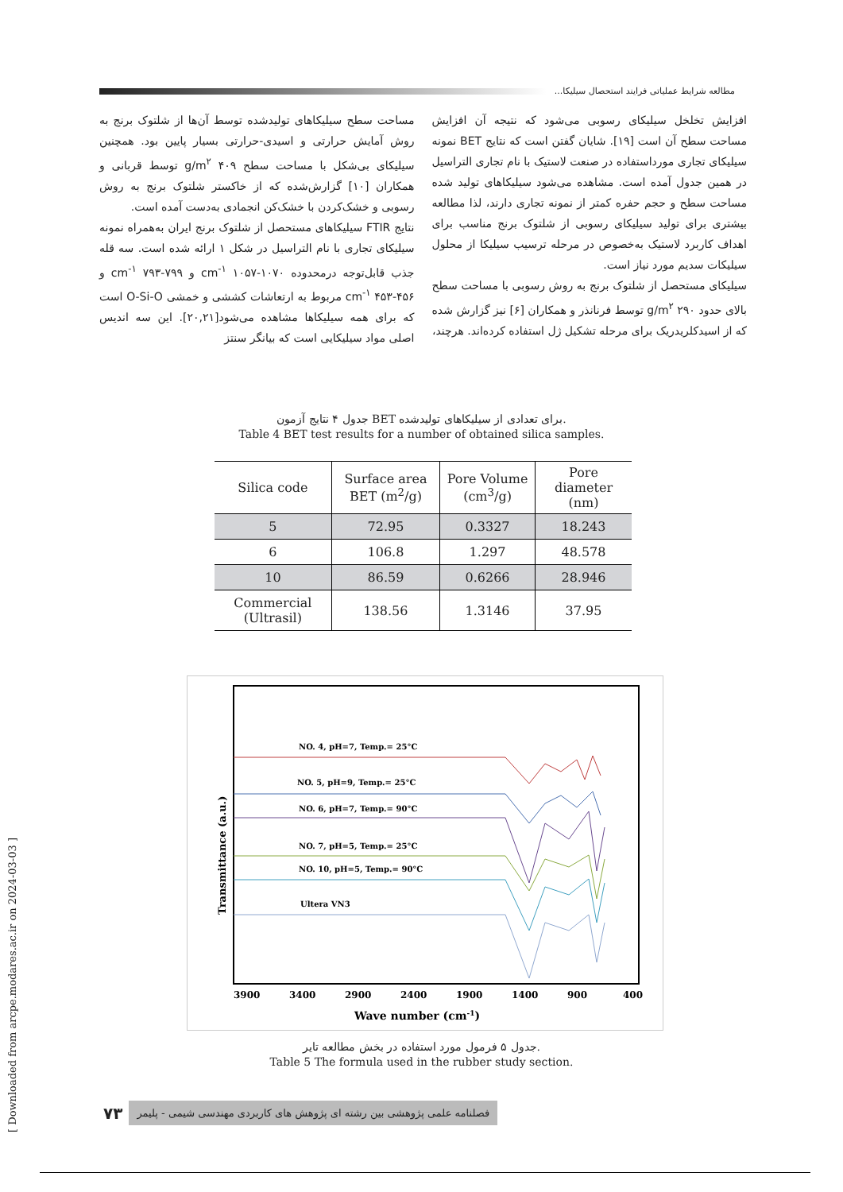مطالعه شرایط عملیاتی فرایند استحصال سیلیکا...
افزایش تخلخل سیلیکای رسوبی می‌شود که نتیجه آن افزایش مساحت سطح آن است [۱۹]. شایان گفتن است که نتایج BET نمونه سیلیکای تجاری مورداستفاده در صنعت لاستیک با نام تجاری التراسیل در همین جدول آمده است. مشاهده می‌شود سیلیکاهای تولید شده مساحت سطح و حجم حفره کمتر از نمونه تجاری دارند، لذا مطالعه بیشتری برای تولید سیلیکای رسوبی از شلتوک برنج مناسب برای اهداف کاربرد لاستیک به‌خصوص در مرحله ترسیب سیلیکا از محلول سیلیکات سدیم مورد نیاز است.
سیلیکای مستحصل از شلتوک برنج به روش رسوبی با مساحت سطح بالای حدود ۲۹۰ g/m<sup>۲</sup> توسط فرنانذر و همکاران [۶] نیز گزارش شده که از اسیدکلریدریک برای مرحله تشکیل ژل استفاده کرده‌اند. هرچند،
مساحت سطح سیلیکاهای تولیدشده توسط آن‌ها از شلتوک برنج به روش آمایش حرارتی و اسیدی-حرارتی بسیار پایین بود. همچنین سیلیکای بی‌شکل با مساحت سطح ۴۰۹ g/m<sup>۲</sup> توسط قربانی و همکاران [۱۰] گزارش‌شده که از خاکستر شلتوک برنج به روش رسوبی و خشک‌کردن با خشک‌کن انجمادی به‌دست آمده است.
نتایج FTIR سیلیکاهای مستحصل از شلتوک برنج ایران به‌همراه نمونه سیلیکای تجاری با نام التراسیل در شکل ۱ ارائه شده است. سه قله جذب قابل‌توجه درمحدوده ۱۰۷۰-۱۰۵۷ cm<sup>-۱</sup> و ۷۹۹-۷۹۳ cm<sup>-۱</sup> و ۴۵۶-۴۵۳ cm<sup>-۱</sup> مربوط به ارتعاشات کششی و خمشی O-Si-O است که برای همه سیلیکاها مشاهده می‌شود[۲۰,۲۱]. این سه اندیس اصلی مواد سیلیکایی است که بیانگر سنتز
جدول ۴ نتایج آزمون BET برای تعدادی از سیلیکاهای تولیدشده.
Table 4 BET test results for a number of obtained silica samples.
| Silica code | Surface area BET (m<sup>2</sup>/g) | Pore Volume (cm<sup>3</sup>/g) | Pore diameter (nm) |
| --- | --- | --- | --- |
| 5 | 72.95 | 0.3327 | 18.243 |
| 6 | 106.8 | 1.297 | 48.578 |
| 10 | 86.59 | 0.6266 | 28.946 |
| Commercial (Ultrasil) | 138.56 | 1.3146 | 37.95 |
NO. 4, pH=7, Temp.= 25°C
NO. 5, pH=9, Temp.= 25°C
NO. 6, pH=7, Temp.= 90°C
NO. 7, pH=5, Temp.= 25°C
NO. 10, pH=5, Temp.= 90°C
Ultera VN3
3900
3400
2900
2400
1900
1400
900
400
Wave number (cm-1)
Transmittance (a.u.)
جدول ۵ فرمول مورد استفاده در بخش مطالعه تایر.
Table 5 The formula used in the rubber study section.
۷۳ فصلنامه علمی پژوهشی بین رشته ای پژوهش های کاربردی مهندسی شیمی - پلیمر
[ Downloaded from arcpe.modares.ac.ir on 2024-03-03 ]